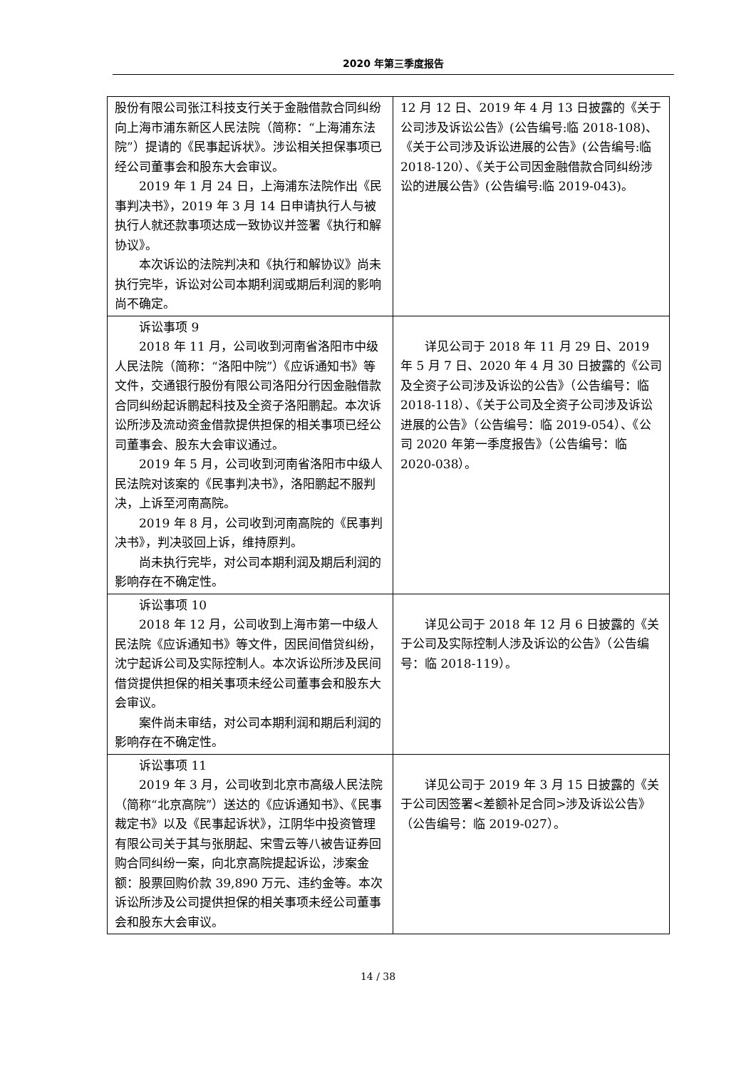2020 年第三季度报告
| 股份有限公司张江科技支行关于金融借款合同纠纷向上海市浦东新区人民法院（简称：“上海浦东法院”）提请的《民事起诉状》。涉讼相关担保事项已经公司董事会和股东大会审议。 2019 年 1 月 24 日，上海浦东法院作出《民事判决书》，2019 年 3 月 14 日申请执行人与被执行人就还款事项达成一致协议并签署《执行和解协议》。 本次诉讼的法院判决和《执行和解协议》尚未执行完毕，诉讼对公司本期利润或期后利润的影响尚不确定。 | 12 月 12 日、2019 年 4 月 13 日披露的《关于公司涉及诉讼公告》(公告编号:临 2018-108)、《关于公司涉及诉讼进展的公告》(公告编号:临 2018-120）、《关于公司因金融借款合同纠纷涉讼的进展公告》(公告编号:临 2019-043)。 |
| 诉讼事项 9 2018 年 11 月，公司收到河南省洛阳市中级人民法院（简称：“洛阳中院”）《应诉通知书》等文件，交通银行股份有限公司洛阳分行因金融借款合同纠纷起诉鹏起科技及全资子洛阳鹏起。本次诉讼所涉及流动资金借款提供担保的相关事项已经公司董事会、股东大会审议通过。 2019 年 5 月，公司收到河南省洛阳市中级人民法院对该案的《民事判决书》，洛阳鹏起不服判决，上诉至河南高院。 2019 年 8 月，公司收到河南高院的《民事判决书》，判决驳回上诉，维持原判。 尚未执行完毕，对公司本期利润及期后利润的影响存在不确定性。 | 详见公司于 2018 年 11 月 29 日、2019 年 5 月 7 日、2020 年 4 月 30 日披露的《公司及全资子公司涉及诉讼的公告》（公告编号：临 2018-118）、《关于公司及全资子公司涉及诉讼进展的公告》（公告编号：临 2019-054）、《公司 2020 年第一季度报告》（公告编号：临 2020-038）。 |
| 诉讼事项 10 2018 年 12 月，公司收到上海市第一中级人民法院《应诉通知书》等文件，因民间借贷纠纷，沈宁起诉公司及实际控制人。本次诉讼所涉及民间借贷提供担保的相关事项未经公司董事会和股东大会审议。 案件尚未审结，对公司本期利润和期后利润的影响存在不确定性。 | 详见公司于 2018 年 12 月 6 日披露的《关于公司及实际控制人涉及诉讼的公告》（公告编号：临 2018-119）。 |
| 诉讼事项 11 2019 年 3 月，公司收到北京市高级人民法院（简称“北京高院”）送达的《应诉通知书》、《民事裁定书》以及《民事起诉状》，江阴华中投资管理有限公司关于其与张朋起、宋雪云等八被告证券回购合同纠纷一案，向北京高院提起诉讼，涉案金额：股票回购价款 39,890 万元、违约金等。本次诉讼所涉及公司提供担保的相关事项未经公司董事会和股东大会审议。 | 详见公司于 2019 年 3 月 15 日披露的《关于公司因签署<差额补足合同>涉及诉讼公告》（公告编号：临 2019-027）。 |
14 / 38